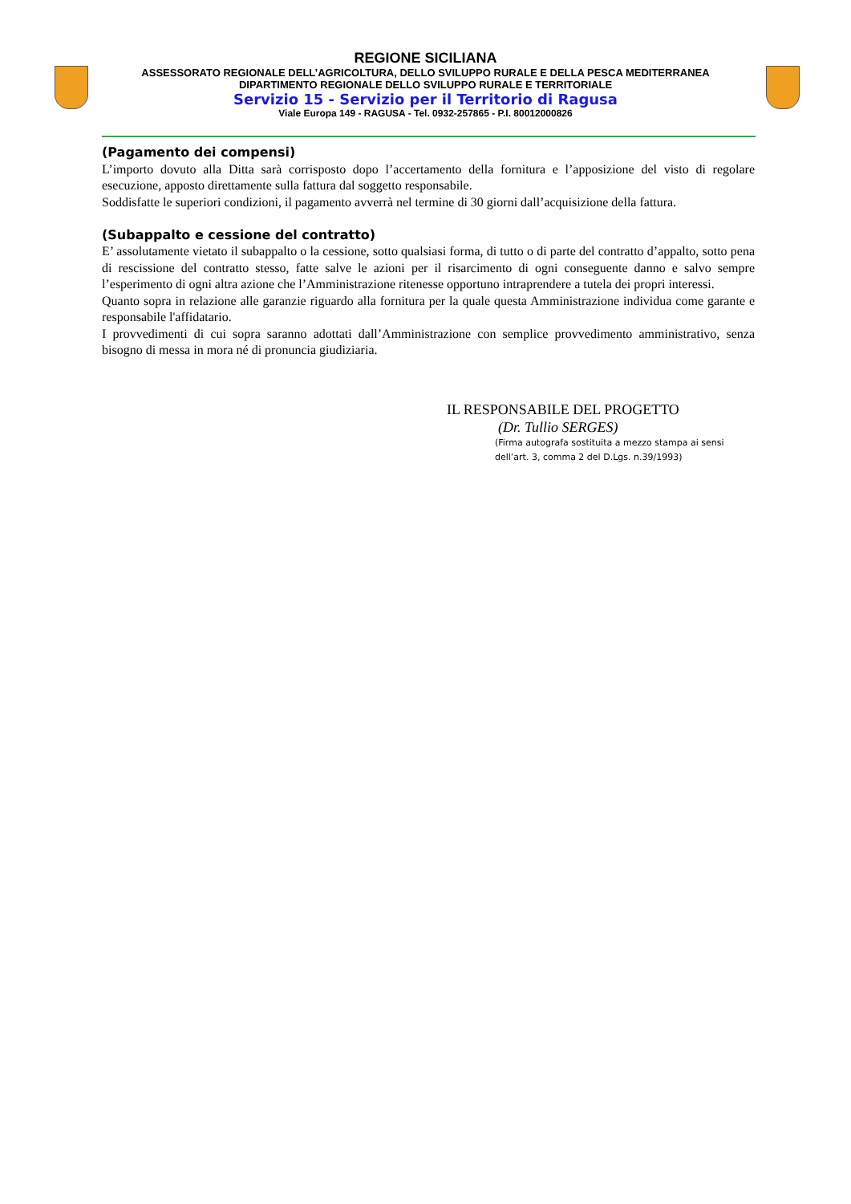REGIONE SICILIANA
ASSESSORATO REGIONALE DELL’AGRICOLTURA, DELLO SVILUPPO RURALE E DELLA PESCA MEDITERRANEA
DIPARTIMENTO REGIONALE DELLO SVILUPPO RURALE E TERRITORIALE
Servizio 15 - Servizio per il Territorio di Ragusa
Viale Europa 149 - RAGUSA - Tel. 0932-257865 - P.I. 80012000826
(Pagamento dei compensi)
L’importo dovuto alla Ditta sarà corrisposto dopo l’accertamento della fornitura e l’apposizione del visto di regolare esecuzione, apposto direttamente sulla fattura dal soggetto responsabile.
Soddisfatte le superiori condizioni, il pagamento avverrà nel termine di 30 giorni dall’acquisizione della fattura.
(Subappalto e cessione del contratto)
E’ assolutamente vietato il subappalto o la cessione, sotto qualsiasi forma, di tutto o di parte del contratto d’appalto, sotto pena di rescissione del contratto stesso, fatte salve le azioni per il risarcimento di ogni conseguente danno e salvo sempre l’esperimento di ogni altra azione che l’Amministrazione ritenesse opportuno intraprendere a tutela dei propri interessi.
Quanto sopra in relazione alle garanzie riguardo alla fornitura per la quale questa Amministrazione individua come garante e responsabile l'affidatario.
I provvedimenti di cui sopra saranno adottati dall’Amministrazione con semplice provvedimento amministrativo, senza bisogno di messa in mora né di pronuncia giudiziaria.
IL RESPONSABILE DEL PROGETTO
(Dr. Tullio SERGES)
(Firma autografa sostituita a mezzo stampa ai sensi
dell’art. 3, comma 2 del D.Lgs. n.39/1993)